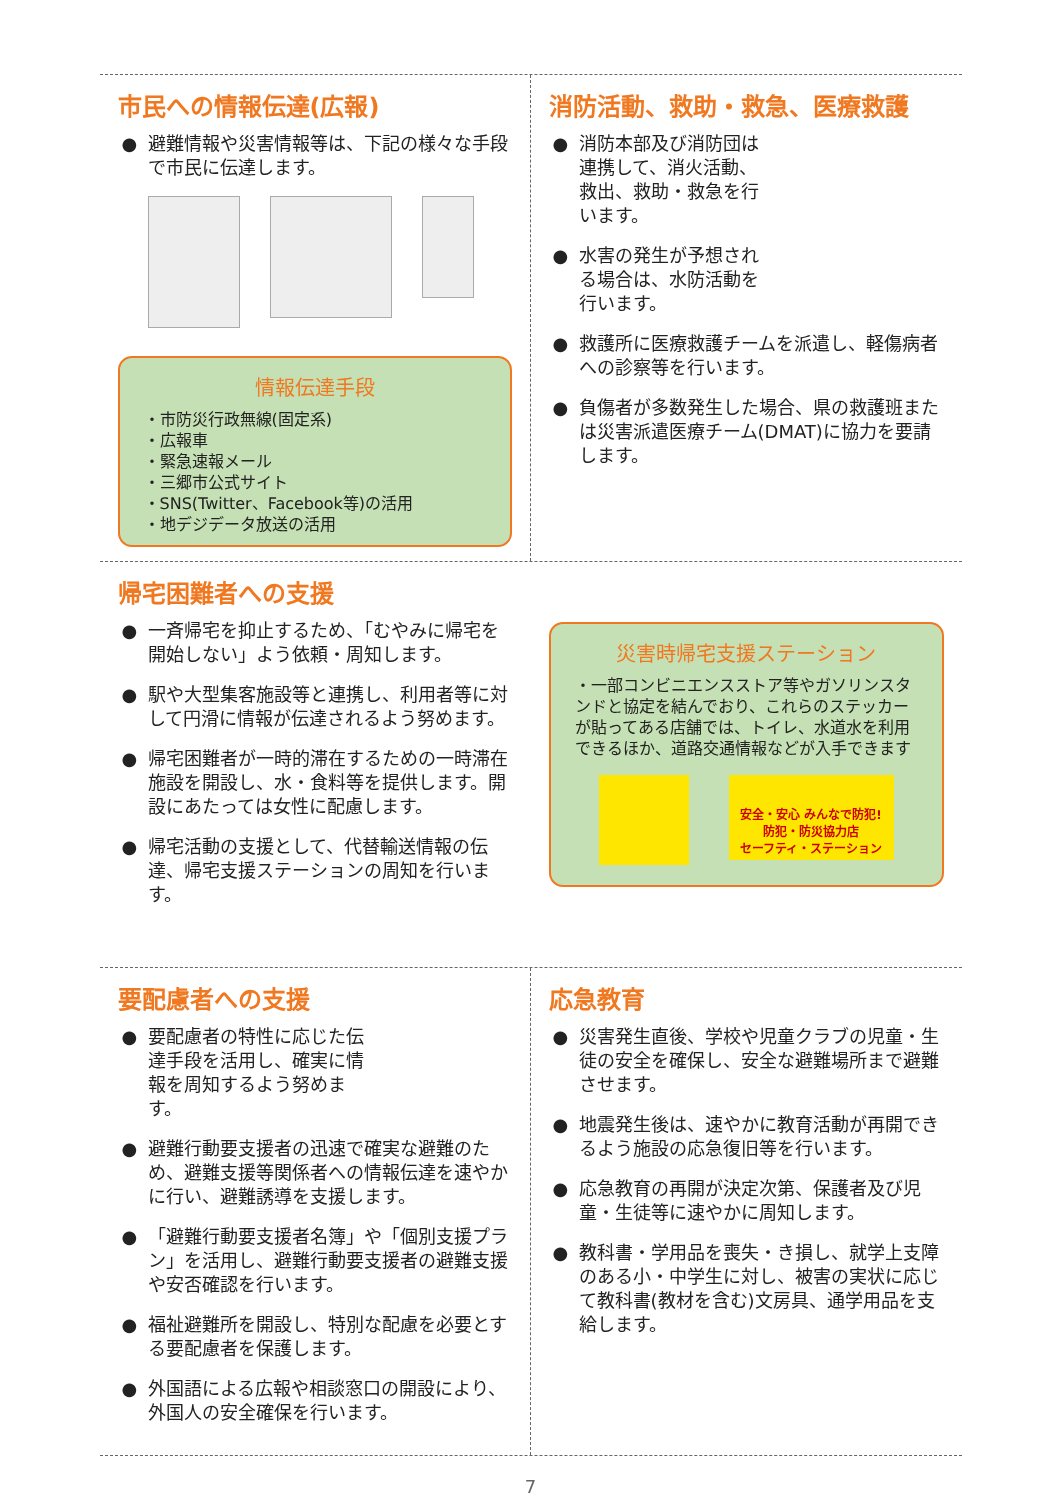市民への情報伝達(広報)
● 避難情報や災害情報等は、下記の様々な手段で市民に伝達します。
情報伝達手段
・市防災行政無線(固定系)
・広報車
・緊急速報メール
・三郷市公式サイト
・SNS(Twitter、Facebook等)の活用
・地デジデータ放送の活用
消防活動、救助・救急、医療救護
● 消防本部及び消防団は連携して、消火活動、救出、救助・救急を行います。
● 水害の発生が予想される場合は、水防活動を行います。
● 救護所に医療救護チームを派遣し、軽傷病者への診察等を行います。
● 負傷者が多数発生した場合、県の救護班または災害派遣医療チーム(DMAT)に協力を要請します。
帰宅困難者への支援
● 一斉帰宅を抑止するため、「むやみに帰宅を開始しない」よう依頼・周知します。
● 駅や大型集客施設等と連携し、利用者等に対して円滑に情報が伝達されるよう努めます。
● 帰宅困難者が一時的滞在するための一時滞在施設を開設し、水・食料等を提供します。開設にあたっては女性に配慮します。
● 帰宅活動の支援として、代替輸送情報の伝達、帰宅支援ステーションの周知を行います。
災害時帰宅支援ステーション
・一部コンビニエンスストア等やガソリンスタンドと協定を結んでおり、これらのステッカーが貼ってある店舗では、トイレ、水道水を利用できるほか、道路交通情報などが入手できます
安全・安心 みんなで防犯!
防犯・防災協力店
セーフティ・ステーション
要配慮者への支援
● 要配慮者の特性に応じた伝達手段を活用し、確実に情報を周知するよう努めます。
● 避難行動要支援者の迅速で確実な避難のため、避難支援等関係者への情報伝達を速やかに行い、避難誘導を支援します。
● 「避難行動要支援者名簿」や「個別支援プラン」を活用し、避難行動要支援者の避難支援や安否確認を行います。
● 福祉避難所を開設し、特別な配慮を必要とする要配慮者を保護します。
● 外国語による広報や相談窓口の開設により、外国人の安全確保を行います。
応急教育
● 災害発生直後、学校や児童クラブの児童・生徒の安全を確保し、安全な避難場所まで避難させます。
● 地震発生後は、速やかに教育活動が再開できるよう施設の応急復旧等を行います。
● 応急教育の再開が決定次第、保護者及び児童・生徒等に速やかに周知します。
● 教科書・学用品を喪失・き損し、就学上支障のある小・中学生に対し、被害の実状に応じて教科書(教材を含む)文房具、通学用品を支給します。
7